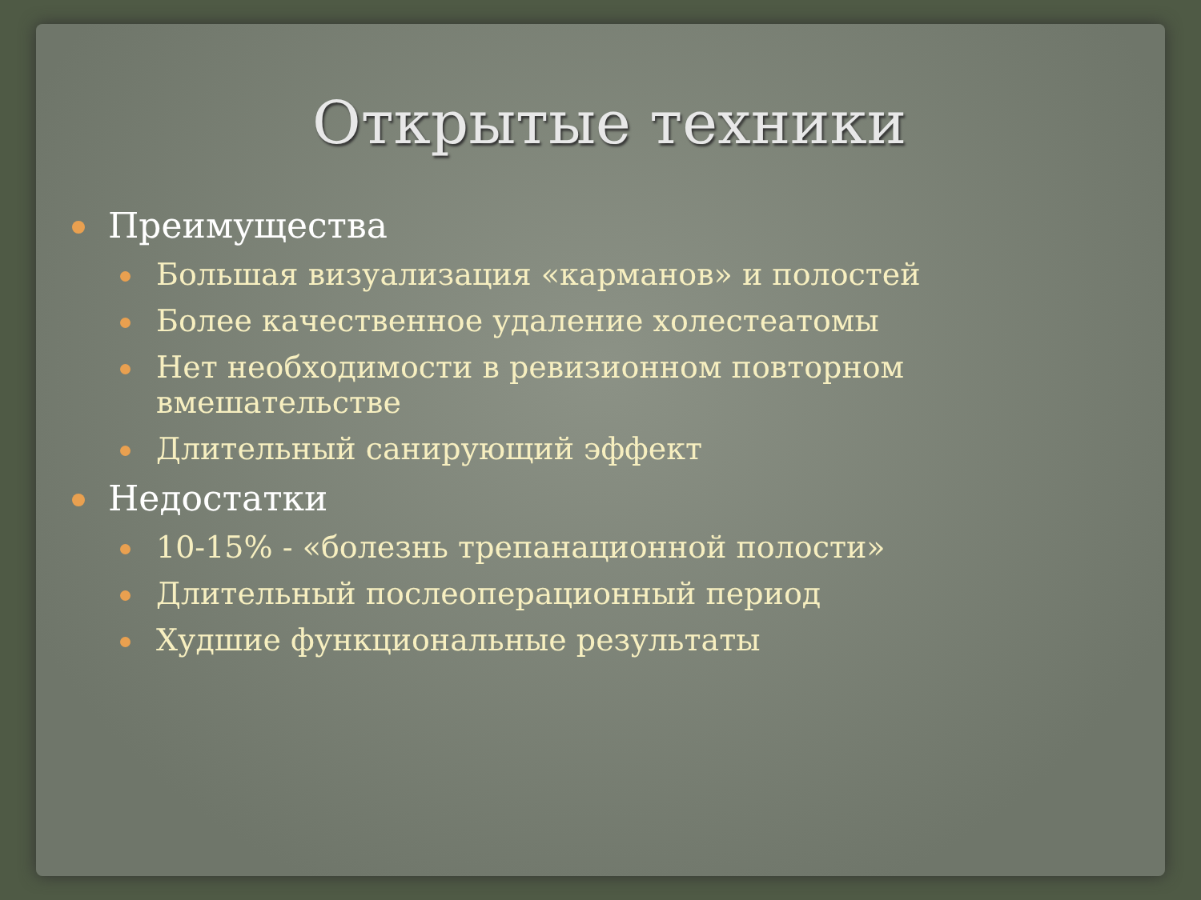Открытые техники
Преимущества
Большая визуализация «карманов» и полостей
Более качественное удаление холестеатомы
Нет необходимости в ревизионном повторном вмешательстве
Длительный санирующий эффект
Недостатки
10-15% - «болезнь трепанационной полости»
Длительный послеоперационный период
Худшие функциональные результаты